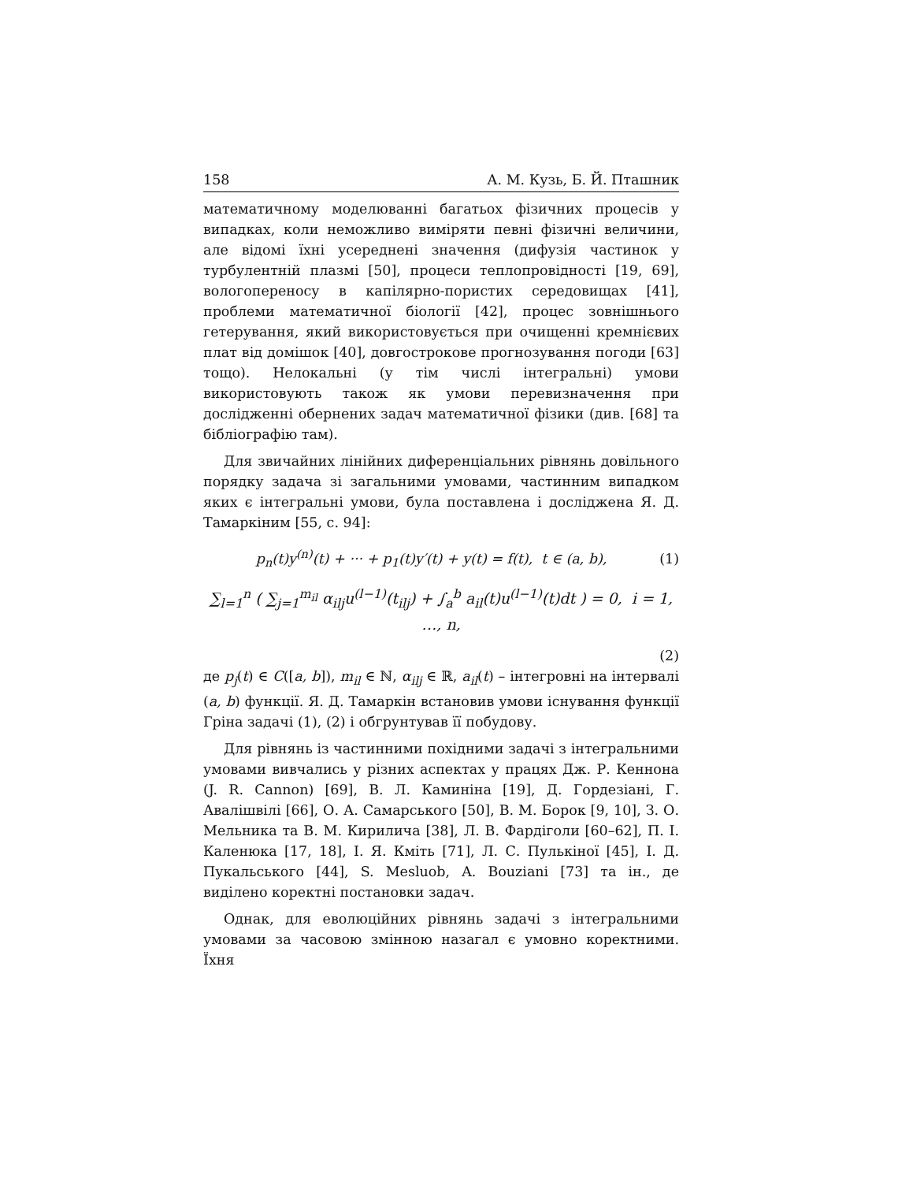158 А. М. Кузь, Б. Й. Пташник
математичному моделюванні багатьох фізичних процесів у випадках, коли неможливо виміряти певні фізичні величини, але відомі їхні усереднені значення (дифузія частинок у турбулентній плазмі [50], процеси теплопровідності [19, 69], вологопереносу в капілярно-пористих середовищах [41], проблеми математичної біології [42], процес зовнішнього гетерування, який використовується при очищенні кремнієвих плат від домішок [40], довгострокове прогнозування погоди [63] тощо). Нелокальні (у тім числі інтегральні) умови використовують також як умови перевизначення при дослідженні обернених задач математичної фізики (див. [68] та бібліографію там).
Для звичайних лінійних диференціальних рівнянь довільного порядку задача зі загальними умовами, частинним випадком яких є інтегральні умови, була поставлена і досліджена Я. Д. Тамаркіним [55, с. 94]:
p<sub>n</sub>(t)y<sup>(n)</sup>(t) + ··· + p<sub>1</sub>(t)y′(t) + y(t) = f(t), t ∈ (a, b), (1)
∑<sub>l=1</sub><sup>n</sup> ( ∑<sub>j=1</sub><sup>m<sub>il</sub></sup> α<sub>ilj</sub>u<sup>(l−1)</sup>(t<sub>ilj</sub>) + ∫<sub>a</sub><sup>b</sup> a<sub>il</sub>(t)u<sup>(l−1)</sup>(t)dt ) = 0, i = 1, …, n,
(2)
де p<sub>j</sub>(t) ∈ C([a, b]), m<sub>il</sub> ∈ ℕ, α<sub>ilj</sub> ∈ ℝ, a<sub>il</sub>(t) – інтегровні на інтервалі (a, b) функції. Я. Д. Тамаркін встановив умови існування функції Гріна задачі (1), (2) і обгрунтував її побудову.
Для рівнянь із частинними похідними задачі з інтегральними умовами вивчались у різних аспектах у працях Дж. Р. Кеннона (J. R. Cannon) [69], В. Л. Каминіна [19], Д. Гордезіані, Г. Авалішвілі [66], О. А. Самарського [50], В. М. Борок [9, 10], З. О. Мельника та В. М. Кирилича [38], Л. В. Фардіголи [60–62], П. І. Каленюка [17, 18], І. Я. Кміть [71], Л. С. Пулькіної [45], І. Д. Пукальського [44], S. Mesluob, A. Bouziani [73] та ін., де виділено коректні постановки задач.
Однак, для еволюційних рівнянь задачі з інтегральними умовами за часовою змінною назагал є умовно коректними. Їхня